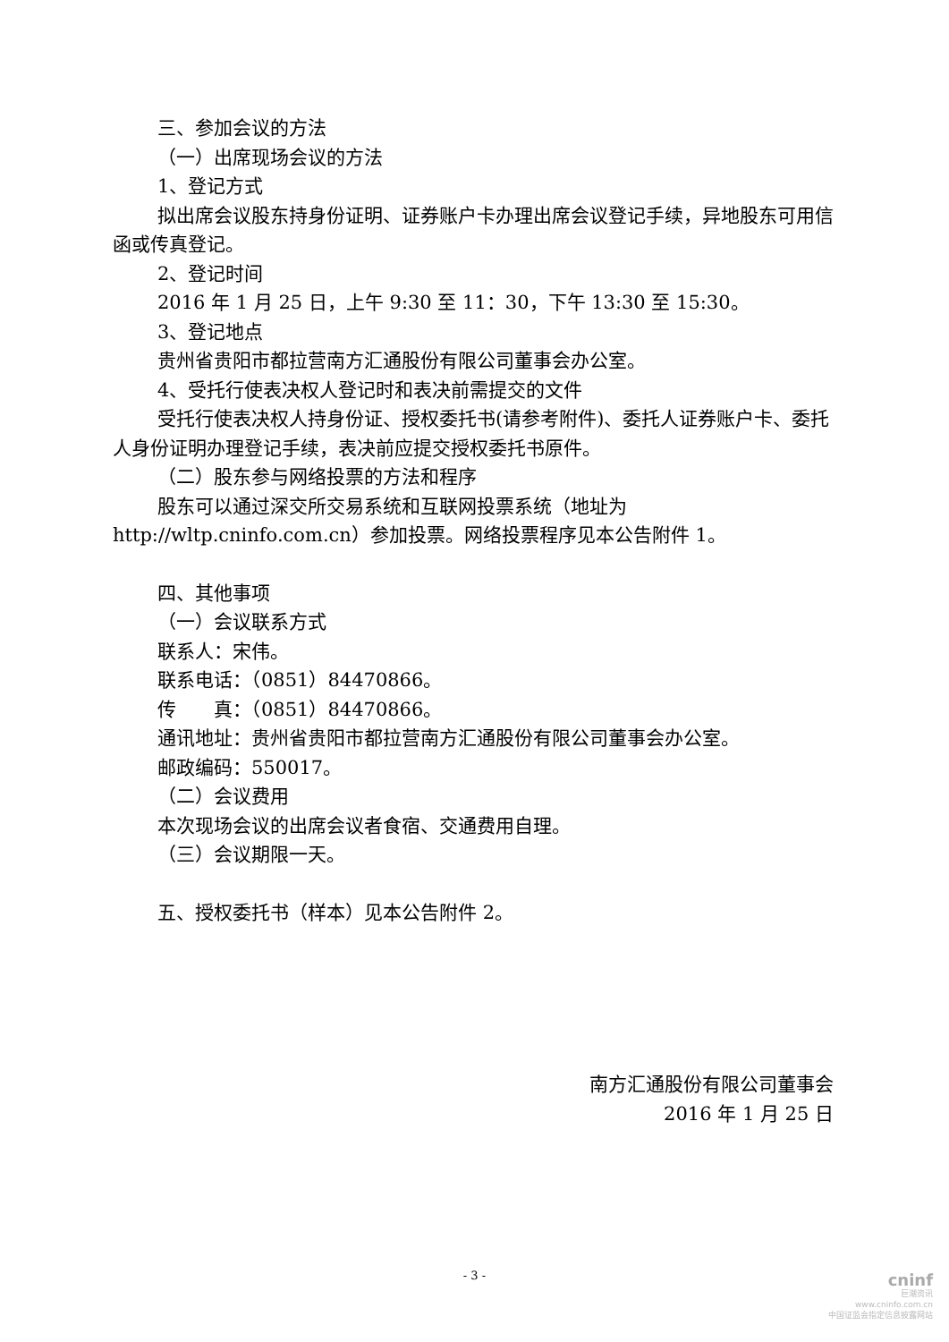三、参加会议的方法
（一）出席现场会议的方法
1、登记方式
拟出席会议股东持身份证明、证券账户卡办理出席会议登记手续，异地股东可用信函或传真登记。
2、登记时间
2016 年 1 月 25 日，上午 9:30 至 11：30，下午 13:30 至 15:30。
3、登记地点
贵州省贵阳市都拉营南方汇通股份有限公司董事会办公室。
4、受托行使表决权人登记时和表决前需提交的文件
受托行使表决权人持身份证、授权委托书(请参考附件)、委托人证券账户卡、委托人身份证明办理登记手续，表决前应提交授权委托书原件。
（二）股东参与网络投票的方法和程序
股东可以通过深交所交易系统和互联网投票系统（地址为 http://wltp.cninfo.com.cn）参加投票。网络投票程序见本公告附件 1。
四、其他事项
（一）会议联系方式
联系人：宋伟。
联系电话：（0851）84470866。
传　　真：（0851）84470866。
通讯地址：贵州省贵阳市都拉营南方汇通股份有限公司董事会办公室。
邮政编码：550017。
（二）会议费用
本次现场会议的出席会议者食宿、交通费用自理。
（三）会议期限一天。
五、授权委托书（样本）见本公告附件 2。
南方汇通股份有限公司董事会
2016 年 1 月 25 日
- 3 -
cninf
巨潮资讯
www.cninfo.com.cn
中国证监会指定信息披露网站